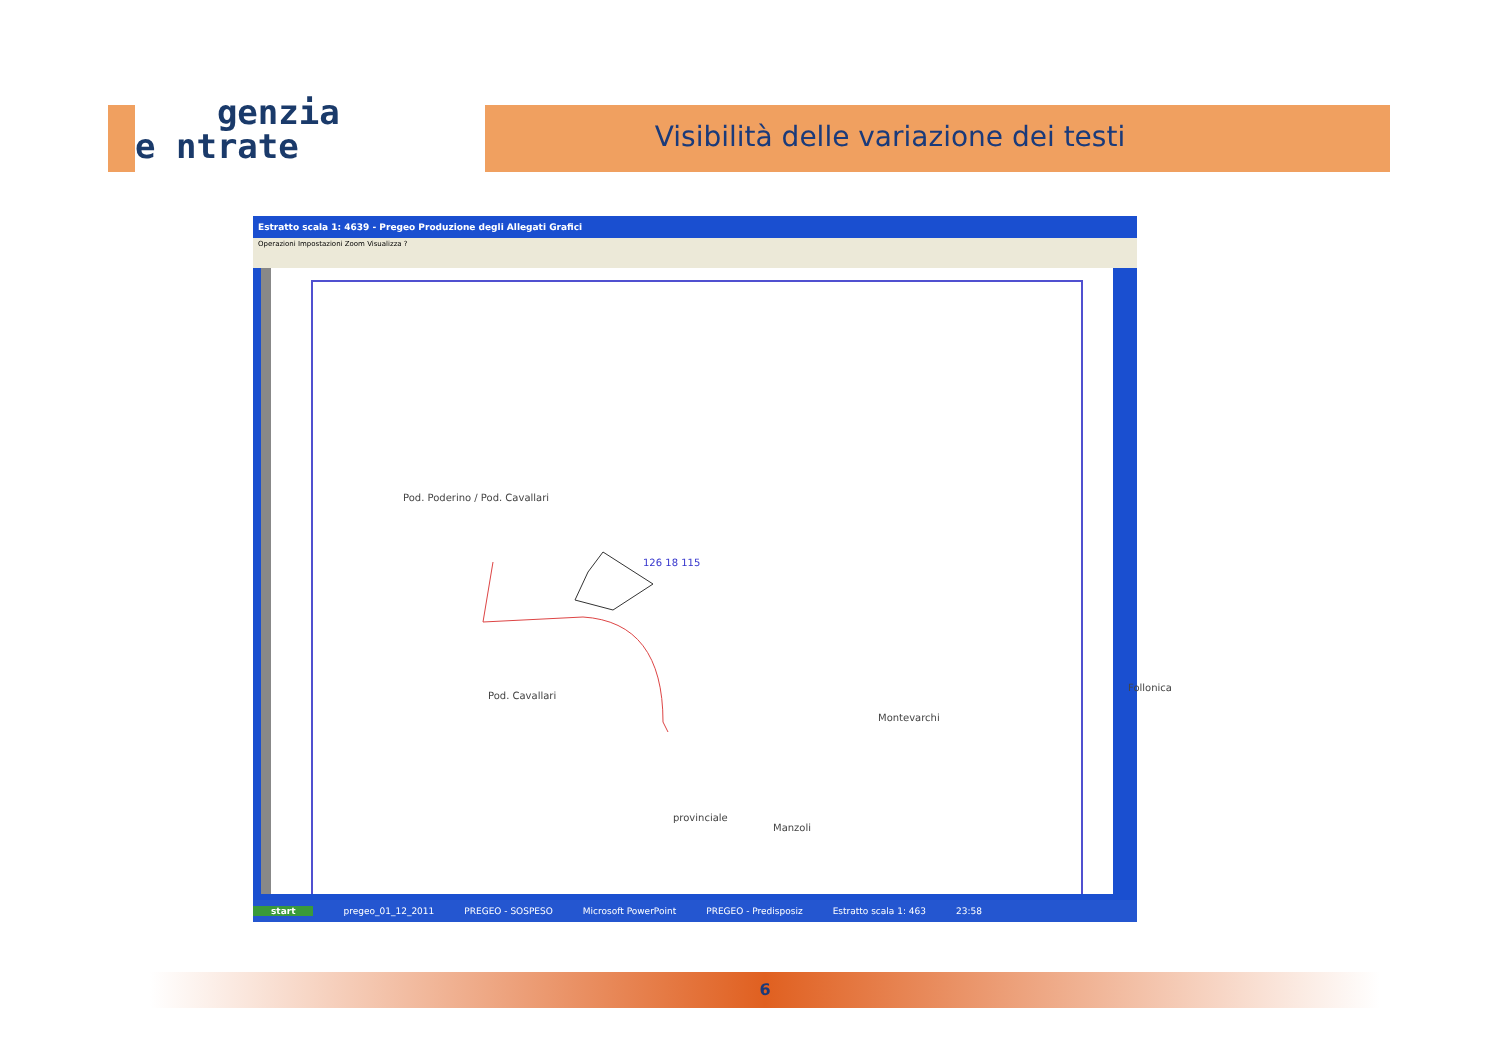genzia
e ntrate
Visibilità delle variazione dei testi
Estratto scala 1: 4639 - Pregeo Produzione degli Allegati Grafici
Operazioni Impostazioni Zoom Visualizza ?
Pod. Poderino / Pod. Cavallari
Pod. Cavallari
Montevarchi
Follonica
provinciale
Manzoli
126 18 115
start pregeo_01_12_2011 PREGEO - SOSPESO Microsoft PowerPoint PREGEO - Predisposiz Estratto scala 1: 463 23:58
6